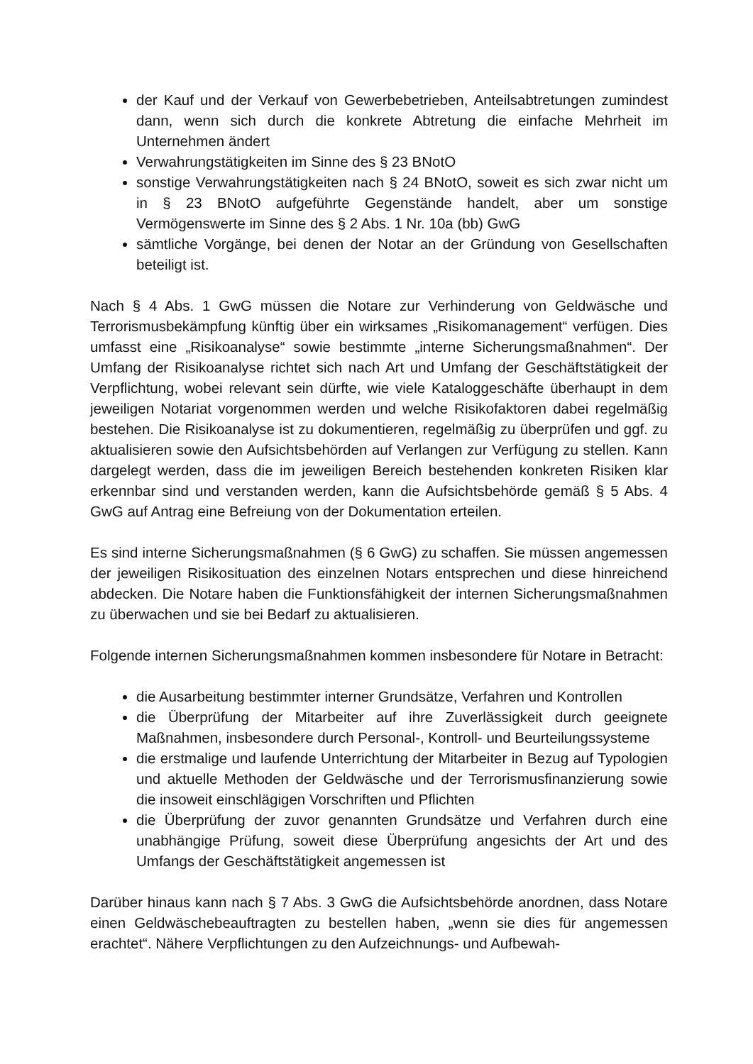der Kauf und der Verkauf von Gewerbebetrieben, Anteilsabtretungen zumindest dann, wenn sich durch die konkrete Abtretung die einfache Mehrheit im Unternehmen ändert
Verwahrungstätigkeiten im Sinne des § 23 BNotO
sonstige Verwahrungstätigkeiten nach § 24 BNotO, soweit es sich zwar nicht um in § 23 BNotO aufgeführte Gegenstände handelt, aber um sonstige Vermögenswerte im Sinne des § 2 Abs. 1 Nr. 10a (bb) GwG
sämtliche Vorgänge, bei denen der Notar an der Gründung von Gesellschaften beteiligt ist.
Nach § 4 Abs. 1 GwG müssen die Notare zur Verhinderung von Geldwäsche und Terrorismusbekämpfung künftig über ein wirksames „Risikomanagement“ verfügen. Dies umfasst eine „Risikoanalyse“ sowie bestimmte „interne Sicherungsmaßnahmen“. Der Umfang der Risikoanalyse richtet sich nach Art und Umfang der Geschäftstätigkeit der Verpflichtung, wobei relevant sein dürfte, wie viele Kataloggeschäfte überhaupt in dem jeweiligen Notariat vorgenommen werden und welche Risikofaktoren dabei regelmäßig bestehen. Die Risikoanalyse ist zu dokumentieren, regelmäßig zu überprüfen und ggf. zu aktualisieren sowie den Aufsichtsbehörden auf Verlangen zur Verfügung zu stellen. Kann dargelegt werden, dass die im jeweiligen Bereich bestehenden konkreten Risiken klar erkennbar sind und verstanden werden, kann die Aufsichtsbehörde gemäß § 5 Abs. 4 GwG auf Antrag eine Befreiung von der Dokumentation erteilen.
Es sind interne Sicherungsmaßnahmen (§ 6 GwG) zu schaffen. Sie müssen angemessen der jeweiligen Risikosituation des einzelnen Notars entsprechen und diese hinreichend abdecken. Die Notare haben die Funktionsfähigkeit der internen Sicherungsmaßnahmen zu überwachen und sie bei Bedarf zu aktualisieren.
Folgende internen Sicherungsmaßnahmen kommen insbesondere für Notare in Betracht:
die Ausarbeitung bestimmter interner Grundsätze, Verfahren und Kontrollen
die Überprüfung der Mitarbeiter auf ihre Zuverlässigkeit durch geeignete Maßnahmen, insbesondere durch Personal-, Kontroll- und Beurteilungssysteme
die erstmalige und laufende Unterrichtung der Mitarbeiter in Bezug auf Typologien und aktuelle Methoden der Geldwäsche und der Terrorismusfinanzierung sowie die insoweit einschlägigen Vorschriften und Pflichten
die Überprüfung der zuvor genannten Grundsätze und Verfahren durch eine unabhängige Prüfung, soweit diese Überprüfung angesichts der Art und des Umfangs der Geschäftstätigkeit angemessen ist
Darüber hinaus kann nach § 7 Abs. 3 GwG die Aufsichtsbehörde anordnen, dass Notare einen Geldwäschebeauftragten zu bestellen haben, „wenn sie dies für angemessen erachtet“. Nähere Verpflichtungen zu den Aufzeichnungs- und Aufbewah-